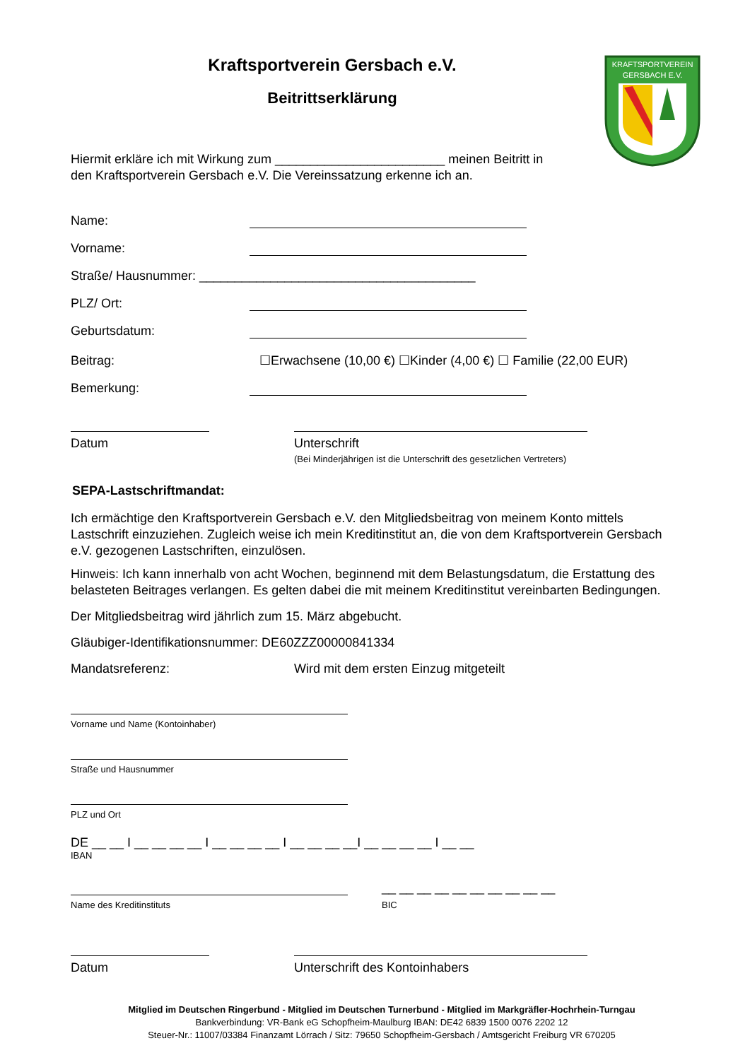KRAFTSPORTVEREIN
GERSBACH E.V.
Kraftsportverein Gersbach e.V.
Beitrittserklärung
Hiermit erkläre ich mit Wirkung zum ________________________ meinen Beitritt in
den Kraftsportverein Gersbach e.V. Die Vereinssatzung erkenne ich an.
Name:
Vorname:
Straße/ Hausnummer: _______________________________________
PLZ/ Ort:
Geburtsdatum:
Beitrag: ☐Erwachsene (10,00 €) ☐Kinder (4,00 €) ☐ Familie (22,00 EUR)
Bemerkung:
Datum Unterschrift
(Bei Minderjährigen ist die Unterschrift des gesetzlichen Vertreters)
SEPA-Lastschriftmandat:
Ich ermächtige den Kraftsportverein Gersbach e.V. den Mitgliedsbeitrag von meinem Konto mittels Lastschrift einzuziehen. Zugleich weise ich mein Kreditinstitut an, die von dem Kraftsportverein Gersbach e.V. gezogenen Lastschriften, einzulösen.
Hinweis: Ich kann innerhalb von acht Wochen, beginnend mit dem Belastungsdatum, die Erstattung des belasteten Beitrages verlangen. Es gelten dabei die mit meinem Kreditinstitut vereinbarten Bedingungen.
Der Mitgliedsbeitrag wird jährlich zum 15. März abgebucht.
Gläubiger-Identifikationsnummer: DE60ZZZ00000841334
Mandatsreferenz: Wird mit dem ersten Einzug mitgeteilt
Vorname und Name (Kontoinhaber)
Straße und Hausnummer
PLZ und Ort
DE __ __ I __ __ __ __ I __ __ __ __ I __ __ __ __I __ __ __ __ I __ __
IBAN
Name des Kreditinstituts
__ __ __ __ __ __ __ __ __ __
BIC
Datum Unterschrift des Kontoinhabers
Mitglied im Deutschen Ringerbund - Mitglied im Deutschen Turnerbund - Mitglied im Markgräfler-Hochrhein-Turngau
Bankverbindung: VR-Bank eG Schopfheim-Maulburg IBAN: DE42 6839 1500 0076 2202 12
Steuer-Nr.: 11007/03384 Finanzamt Lörrach / Sitz: 79650 Schopfheim-Gersbach / Amtsgericht Freiburg VR 670205